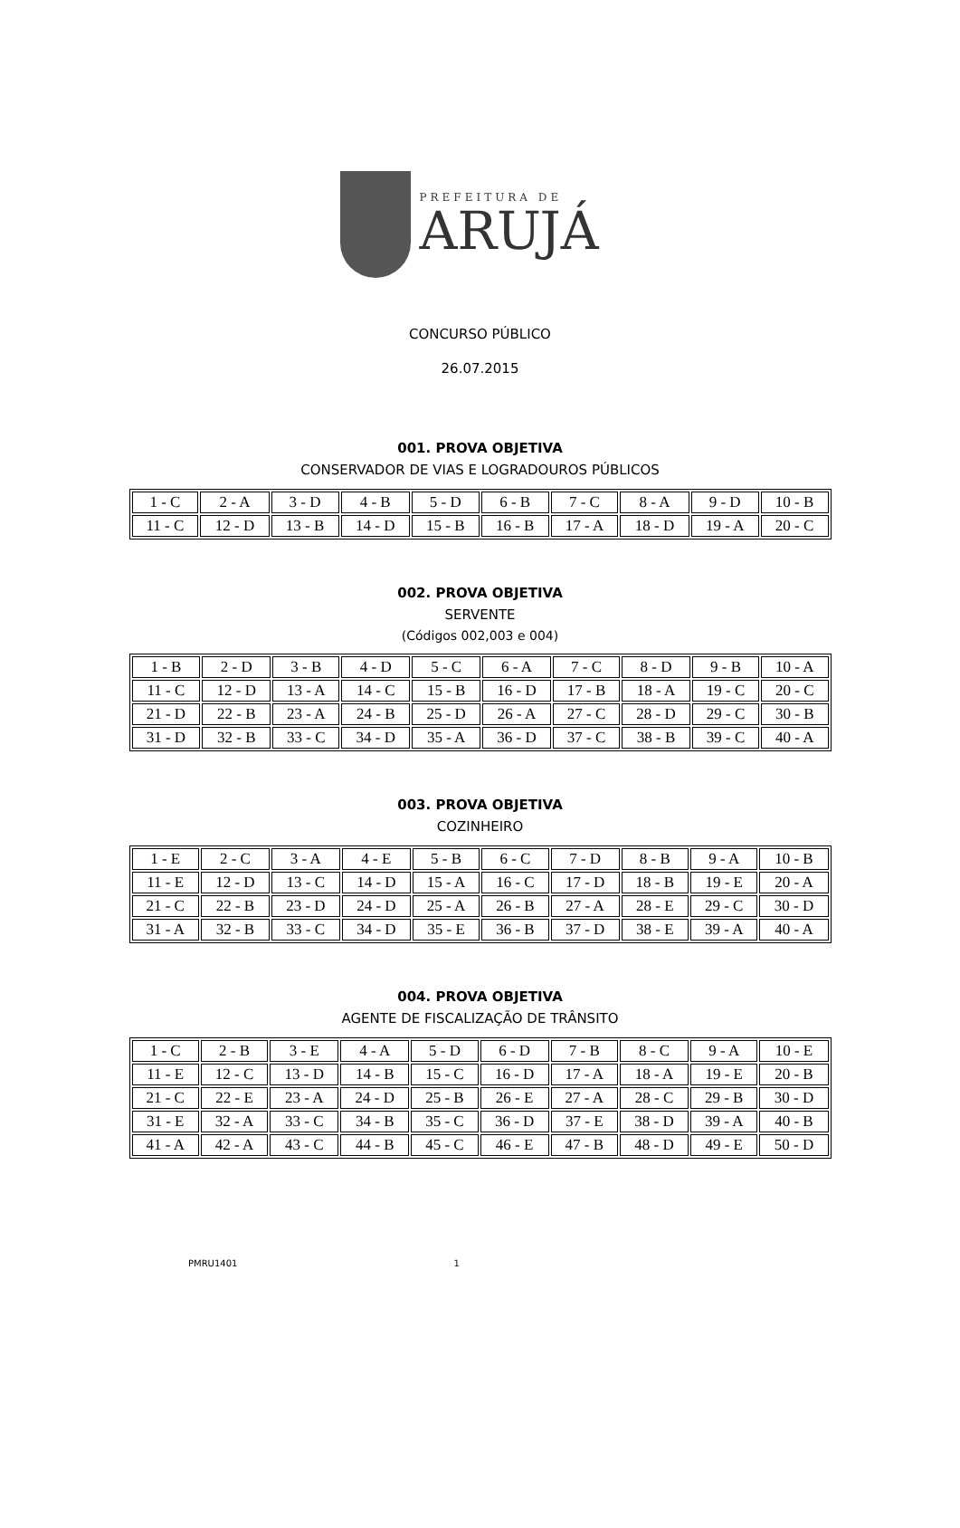PREFEITURA DE
ARUJÁ
CONCURSO PÚBLICO
26.07.2015
001. PROVA OBJETIVA
CONSERVADOR DE VIAS E LOGRADOUROS PÚBLICOS
| 1 - C | 2 - A | 3 - D | 4 - B | 5 - D | 6 - B | 7 - C | 8 - A | 9 - D | 10 - B |
| 11 - C | 12 - D | 13 - B | 14 - D | 15 - B | 16 - B | 17 - A | 18 - D | 19 - A | 20 - C |
002. PROVA OBJETIVA
SERVENTE
(Códigos 002,003 e 004)
| 1 - B | 2 - D | 3 - B | 4 - D | 5 - C | 6 - A | 7 - C | 8 - D | 9 - B | 10 - A |
| 11 - C | 12 - D | 13 - A | 14 - C | 15 - B | 16 - D | 17 - B | 18 - A | 19 - C | 20 - C |
| 21 - D | 22 - B | 23 - A | 24 - B | 25 - D | 26 - A | 27 - C | 28 - D | 29 - C | 30 - B |
| 31 - D | 32 - B | 33 - C | 34 - D | 35 - A | 36 - D | 37 - C | 38 - B | 39 - C | 40 - A |
003. PROVA OBJETIVA
COZINHEIRO
| 1 - E | 2 - C | 3 - A | 4 - E | 5 - B | 6 - C | 7 - D | 8 - B | 9 - A | 10 - B |
| 11 - E | 12 - D | 13 - C | 14 - D | 15 - A | 16 - C | 17 - D | 18 - B | 19 - E | 20 - A |
| 21 - C | 22 - B | 23 - D | 24 - D | 25 - A | 26 - B | 27 - A | 28 - E | 29 - C | 30 - D |
| 31 - A | 32 - B | 33 - C | 34 - D | 35 - E | 36 - B | 37 - D | 38 - E | 39 - A | 40 - A |
004. PROVA OBJETIVA
AGENTE DE FISCALIZAÇÃO DE TRÂNSITO
| 1 - C | 2 - B | 3 - E | 4 - A | 5 - D | 6 - D | 7 - B | 8 - C | 9 - A | 10 - E |
| 11 - E | 12 - C | 13 - D | 14 - B | 15 - C | 16 - D | 17 - A | 18 - A | 19 - E | 20 - B |
| 21 - C | 22 - E | 23 - A | 24 - D | 25 - B | 26 - E | 27 - A | 28 - C | 29 - B | 30 - D |
| 31 - E | 32 - A | 33 - C | 34 - B | 35 - C | 36 - D | 37 - E | 38 - D | 39 - A | 40 - B |
| 41 - A | 42 - A | 43 - C | 44 - B | 45 - C | 46 - E | 47 - B | 48 - D | 49 - E | 50 - D |
PMRU1401 1